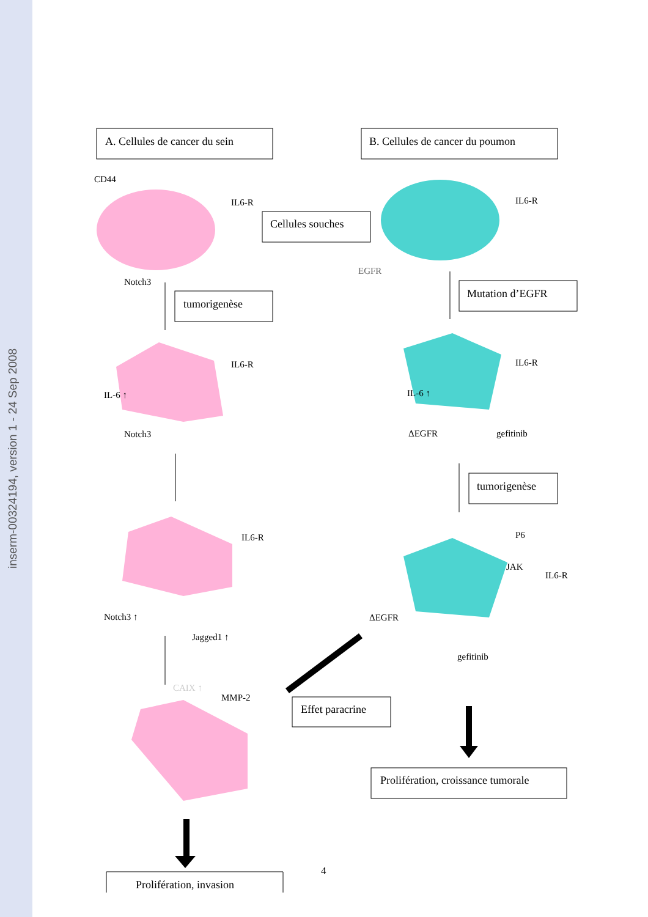inserm-00324194, version 1 - 24 Sep 2008
A. Cellules de cancer du sein
B. Cellules de cancer du poumon
Cellules souches
tumorigenèse
Mutation d’EGFR
tumorigenèse
Effet paracrine
Prolifération, croissance tumorale
Prolifération, invasion
CD44
IL6-R
Notch3
IL6-R
IL-6 ↑
Notch3
IL6-R
Notch3 ↑
Jagged1 ↑
CAIX ↑
MMP-2
IL6-R
EGFR
IL6-R
IL-6 ↑
ΔEGFR
gefitinib
P6
JAK
IL6-R
ΔEGFR
gefitinib
4